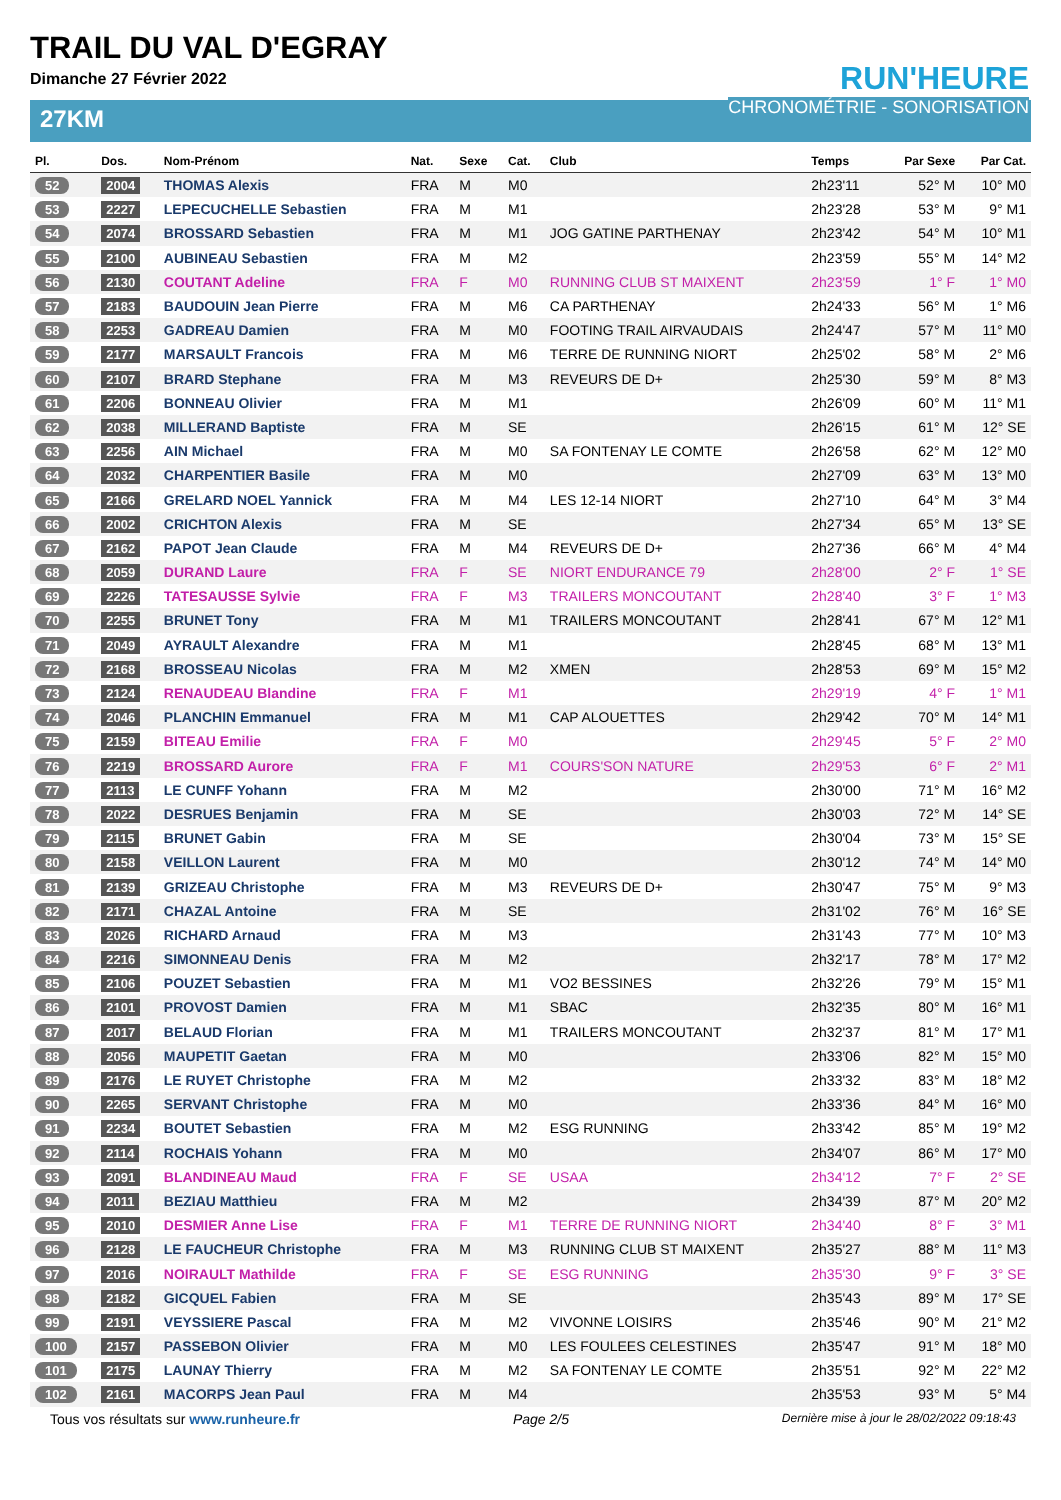TRAIL DU VAL D'EGRAY
Dimanche 27 Février 2022
27KM
RUN'HEURE
CHRONOMÉTRIE - SONORISATION
| Pl. | Dos. | Nom-Prénom | Nat. | Sexe | Cat. | Club | Temps | Par Sexe | Par Cat. |
| --- | --- | --- | --- | --- | --- | --- | --- | --- | --- |
| 52 | 2004 | THOMAS Alexis | FRA | M | M0 | | 2h23'11 | 52° M | 10° M0 |
| 53 | 2227 | LEPECUCHELLE Sebastien | FRA | M | M1 | | 2h23'28 | 53° M | 9° M1 |
| 54 | 2074 | BROSSARD Sebastien | FRA | M | M1 | JOG GATINE PARTHENAY | 2h23'42 | 54° M | 10° M1 |
| 55 | 2100 | AUBINEAU Sebastien | FRA | M | M2 | | 2h23'59 | 55° M | 14° M2 |
| 56 | 2130 | COUTANT Adeline | FRA | F | M0 | RUNNING CLUB ST MAIXENT | 2h23'59 | 1° F | 1° M0 |
| 57 | 2183 | BAUDOUIN Jean Pierre | FRA | M | M6 | CA PARTHENAY | 2h24'33 | 56° M | 1° M6 |
| 58 | 2253 | GADREAU Damien | FRA | M | M0 | FOOTING TRAIL AIRVAUDAIS | 2h24'47 | 57° M | 11° M0 |
| 59 | 2177 | MARSAULT Francois | FRA | M | M6 | TERRE DE RUNNING NIORT | 2h25'02 | 58° M | 2° M6 |
| 60 | 2107 | BRARD Stephane | FRA | M | M3 | REVEURS DE D+ | 2h25'30 | 59° M | 8° M3 |
| 61 | 2206 | BONNEAU Olivier | FRA | M | M1 | | 2h26'09 | 60° M | 11° M1 |
| 62 | 2038 | MILLERAND Baptiste | FRA | M | SE | | 2h26'15 | 61° M | 12° SE |
| 63 | 2256 | AIN Michael | FRA | M | M0 | SA FONTENAY LE COMTE | 2h26'58 | 62° M | 12° M0 |
| 64 | 2032 | CHARPENTIER Basile | FRA | M | M0 | | 2h27'09 | 63° M | 13° M0 |
| 65 | 2166 | GRELARD NOEL Yannick | FRA | M | M4 | LES 12-14 NIORT | 2h27'10 | 64° M | 3° M4 |
| 66 | 2002 | CRICHTON Alexis | FRA | M | SE | | 2h27'34 | 65° M | 13° SE |
| 67 | 2162 | PAPOT Jean Claude | FRA | M | M4 | REVEURS DE D+ | 2h27'36 | 66° M | 4° M4 |
| 68 | 2059 | DURAND Laure | FRA | F | SE | NIORT ENDURANCE 79 | 2h28'00 | 2° F | 1° SE |
| 69 | 2226 | TATESAUSSE Sylvie | FRA | F | M3 | TRAILERS MONCOUTANT | 2h28'40 | 3° F | 1° M3 |
| 70 | 2255 | BRUNET Tony | FRA | M | M1 | TRAILERS MONCOUTANT | 2h28'41 | 67° M | 12° M1 |
| 71 | 2049 | AYRAULT Alexandre | FRA | M | M1 | | 2h28'45 | 68° M | 13° M1 |
| 72 | 2168 | BROSSEAU Nicolas | FRA | M | M2 | XMEN | 2h28'53 | 69° M | 15° M2 |
| 73 | 2124 | RENAUDEAU Blandine | FRA | F | M1 | | 2h29'19 | 4° F | 1° M1 |
| 74 | 2046 | PLANCHIN Emmanuel | FRA | M | M1 | CAP ALOUETTES | 2h29'42 | 70° M | 14° M1 |
| 75 | 2159 | BITEAU Emilie | FRA | F | M0 | | 2h29'45 | 5° F | 2° M0 |
| 76 | 2219 | BROSSARD Aurore | FRA | F | M1 | COURS'SON NATURE | 2h29'53 | 6° F | 2° M1 |
| 77 | 2113 | LE CUNFF Yohann | FRA | M | M2 | | 2h30'00 | 71° M | 16° M2 |
| 78 | 2022 | DESRUES Benjamin | FRA | M | SE | | 2h30'03 | 72° M | 14° SE |
| 79 | 2115 | BRUNET Gabin | FRA | M | SE | | 2h30'04 | 73° M | 15° SE |
| 80 | 2158 | VEILLON Laurent | FRA | M | M0 | | 2h30'12 | 74° M | 14° M0 |
| 81 | 2139 | GRIZEAU Christophe | FRA | M | M3 | REVEURS DE D+ | 2h30'47 | 75° M | 9° M3 |
| 82 | 2171 | CHAZAL Antoine | FRA | M | SE | | 2h31'02 | 76° M | 16° SE |
| 83 | 2026 | RICHARD Arnaud | FRA | M | M3 | | 2h31'43 | 77° M | 10° M3 |
| 84 | 2216 | SIMONNEAU Denis | FRA | M | M2 | | 2h32'17 | 78° M | 17° M2 |
| 85 | 2106 | POUZET Sebastien | FRA | M | M1 | VO2 BESSINES | 2h32'26 | 79° M | 15° M1 |
| 86 | 2101 | PROVOST Damien | FRA | M | M1 | SBAC | 2h32'35 | 80° M | 16° M1 |
| 87 | 2017 | BELAUD Florian | FRA | M | M1 | TRAILERS MONCOUTANT | 2h32'37 | 81° M | 17° M1 |
| 88 | 2056 | MAUPETIT Gaetan | FRA | M | M0 | | 2h33'06 | 82° M | 15° M0 |
| 89 | 2176 | LE RUYET Christophe | FRA | M | M2 | | 2h33'32 | 83° M | 18° M2 |
| 90 | 2265 | SERVANT Christophe | FRA | M | M0 | | 2h33'36 | 84° M | 16° M0 |
| 91 | 2234 | BOUTET Sebastien | FRA | M | M2 | ESG RUNNING | 2h33'42 | 85° M | 19° M2 |
| 92 | 2114 | ROCHAIS Yohann | FRA | M | M0 | | 2h34'07 | 86° M | 17° M0 |
| 93 | 2091 | BLANDINEAU Maud | FRA | F | SE | USAA | 2h34'12 | 7° F | 2° SE |
| 94 | 2011 | BEZIAU Matthieu | FRA | M | M2 | | 2h34'39 | 87° M | 20° M2 |
| 95 | 2010 | DESMIER Anne Lise | FRA | F | M1 | TERRE DE RUNNING NIORT | 2h34'40 | 8° F | 3° M1 |
| 96 | 2128 | LE FAUCHEUR Christophe | FRA | M | M3 | RUNNING CLUB ST MAIXENT | 2h35'27 | 88° M | 11° M3 |
| 97 | 2016 | NOIRAULT Mathilde | FRA | F | SE | ESG RUNNING | 2h35'30 | 9° F | 3° SE |
| 98 | 2182 | GICQUEL Fabien | FRA | M | SE | | 2h35'43 | 89° M | 17° SE |
| 99 | 2191 | VEYSSIERE Pascal | FRA | M | M2 | VIVONNE LOISIRS | 2h35'46 | 90° M | 21° M2 |
| 100 | 2157 | PASSEBON Olivier | FRA | M | M0 | LES FOULEES CELESTINES | 2h35'47 | 91° M | 18° M0 |
| 101 | 2175 | LAUNAY Thierry | FRA | M | M2 | SA FONTENAY LE COMTE | 2h35'51 | 92° M | 22° M2 |
| 102 | 2161 | MACORPS Jean Paul | FRA | M | M4 | | 2h35'53 | 93° M | 5° M4 |
Tous vos résultats sur www.runheure.fr Page 2/5 Dernière mise à jour le 28/02/2022 09:18:43